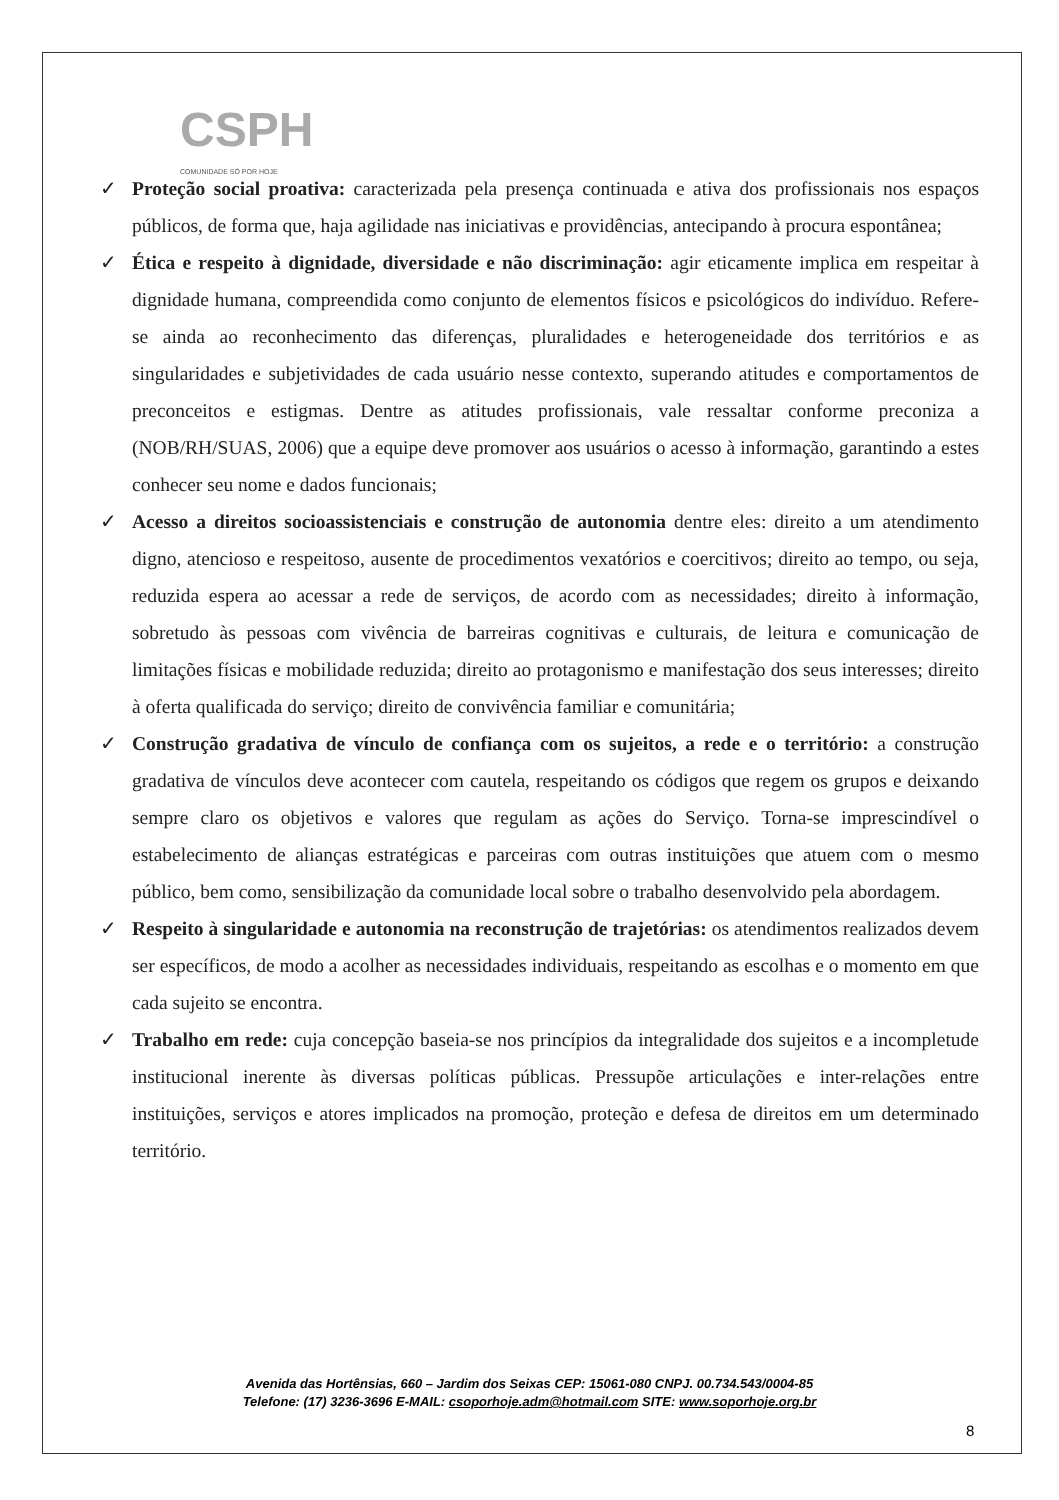CSPH
COMUNIDADE SÓ POR HOJE
✓ Proteção social proativa: caracterizada pela presença continuada e ativa dos profissionais nos espaços públicos, de forma que, haja agilidade nas iniciativas e providências, antecipando à procura espontânea;
✓ Ética e respeito à dignidade, diversidade e não discriminação: agir eticamente implica em respeitar à dignidade humana, compreendida como conjunto de elementos físicos e psicológicos do indivíduo. Refere-se ainda ao reconhecimento das diferenças, pluralidades e heterogeneidade dos territórios e as singularidades e subjetividades de cada usuário nesse contexto, superando atitudes e comportamentos de preconceitos e estigmas. Dentre as atitudes profissionais, vale ressaltar conforme preconiza a (NOB/RH/SUAS, 2006) que a equipe deve promover aos usuários o acesso à informação, garantindo a estes conhecer seu nome e dados funcionais;
✓ Acesso a direitos socioassistenciais e construção de autonomia dentre eles: direito a um atendimento digno, atencioso e respeitoso, ausente de procedimentos vexatórios e coercitivos; direito ao tempo, ou seja, reduzida espera ao acessar a rede de serviços, de acordo com as necessidades; direito à informação, sobretudo às pessoas com vivência de barreiras cognitivas e culturais, de leitura e comunicação de limitações físicas e mobilidade reduzida; direito ao protagonismo e manifestação dos seus interesses; direito à oferta qualificada do serviço; direito de convivência familiar e comunitária;
✓ Construção gradativa de vínculo de confiança com os sujeitos, a rede e o território: a construção gradativa de vínculos deve acontecer com cautela, respeitando os códigos que regem os grupos e deixando sempre claro os objetivos e valores que regulam as ações do Serviço. Torna-se imprescindível o estabelecimento de alianças estratégicas e parceiras com outras instituições que atuem com o mesmo público, bem como, sensibilização da comunidade local sobre o trabalho desenvolvido pela abordagem.
✓ Respeito à singularidade e autonomia na reconstrução de trajetórias: os atendimentos realizados devem ser específicos, de modo a acolher as necessidades individuais, respeitando as escolhas e o momento em que cada sujeito se encontra.
✓ Trabalho em rede: cuja concepção baseia-se nos princípios da integralidade dos sujeitos e a incompletude institucional inerente às diversas políticas públicas. Pressupõe articulações e inter-relações entre instituições, serviços e atores implicados na promoção, proteção e defesa de direitos em um determinado território.
Avenida das Hortênsias, 660 – Jardim dos Seixas CEP: 15061-080 CNPJ. 00.734.543/0004-85
Telefone: (17) 3236-3696 E-MAIL: csoporhoje.adm@hotmail.com SITE: www.soporhoje.org.br
8